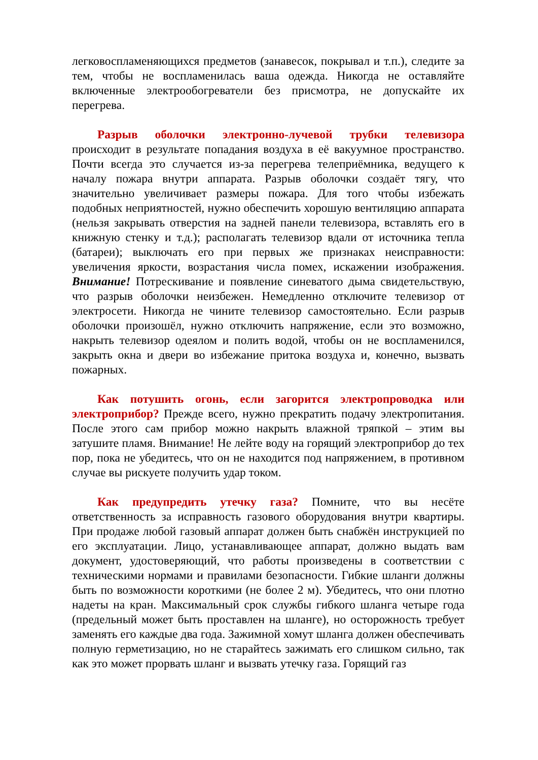легковоспламеняющихся предметов (занавесок, покрывал и т.п.), следите за тем, чтобы не воспламенилась ваша одежда. Никогда не оставляйте включенные электрообогреватели без присмотра, не допускайте их перегрева.
Разрыв оболочки электронно-лучевой трубки телевизора происходит в результате попадания воздуха в её вакуумное про­странство. Почти всегда это случается из-за перегрева телеприёмника, ведущего к началу пожара внутри аппарата. Разрыв оболочки создаёт тягу, что значительно увеличивает размеры пожара. Для того чтобы избежать подобных неприятностей, нужно обеспечить хорошую вентиляцию аппарата (нельзя закрывать отверстия на задней панели телевизора, вставлять его в книжную стенку и т.д.); располагать телевизор вдали от источника тепла (батареи); выключать его при первых же признаках неисправности: увеличения яркости, возрастания числа помех, искажении изображения. Внимание! Потрескивание и появление синеватого дыма свидетельствую, что разрыв оболочки неизбежен. Немедленно отключите телевизор от электросети. Никогда не чините телевизор самостоятельно. Если разрыв оболочки произошёл, нужно отключить напряжение, если это возможно, накрыть телевизор одеялом и полить водой, чтобы он не воспламенился, закрыть окна и двери во избежание притока воздуха и, конечно, вызвать пожарных.
Как потушить огонь, если загорится электропроводка или электроприбор? Прежде всего, нужно прекратить подачу элек­тропитания. После этого сам прибор можно накрыть влажной тряпкой – этим вы затушите пламя. Внимание! Не лейте воду на горящий электроприбор до тех пор, пока не убедитесь, что он не находится под напряжением, в противном случае вы рискуете получить удар током.
Как предупредить утечку газа? Помните, что вы несёте ответственность за исправность газового оборудования внутри квартиры. При продаже любой газовый аппарат должен быть снабжён инструкцией по его эксплуатации. Лицо, устанавливающее аппарат, должно выдать вам документ, удостоверяющий, что работы произведены в соответствии с техническими нормами и правилами безопасности. Гибкие шланги должны быть по возможности короткими (не более 2 м). Убедитесь, что они плотно надеты на кран. Максимальный срок службы гибкого шланга четыре года (предельный может быть проставлен на шланге), но осторожность требует заменять его каждые два года. Зажимной хомут шланга должен обеспечивать полную герметизацию, но не старайтесь зажимать его слишком сильно, так как это может прорвать шланг и вызвать утечку газа. Горящий газ